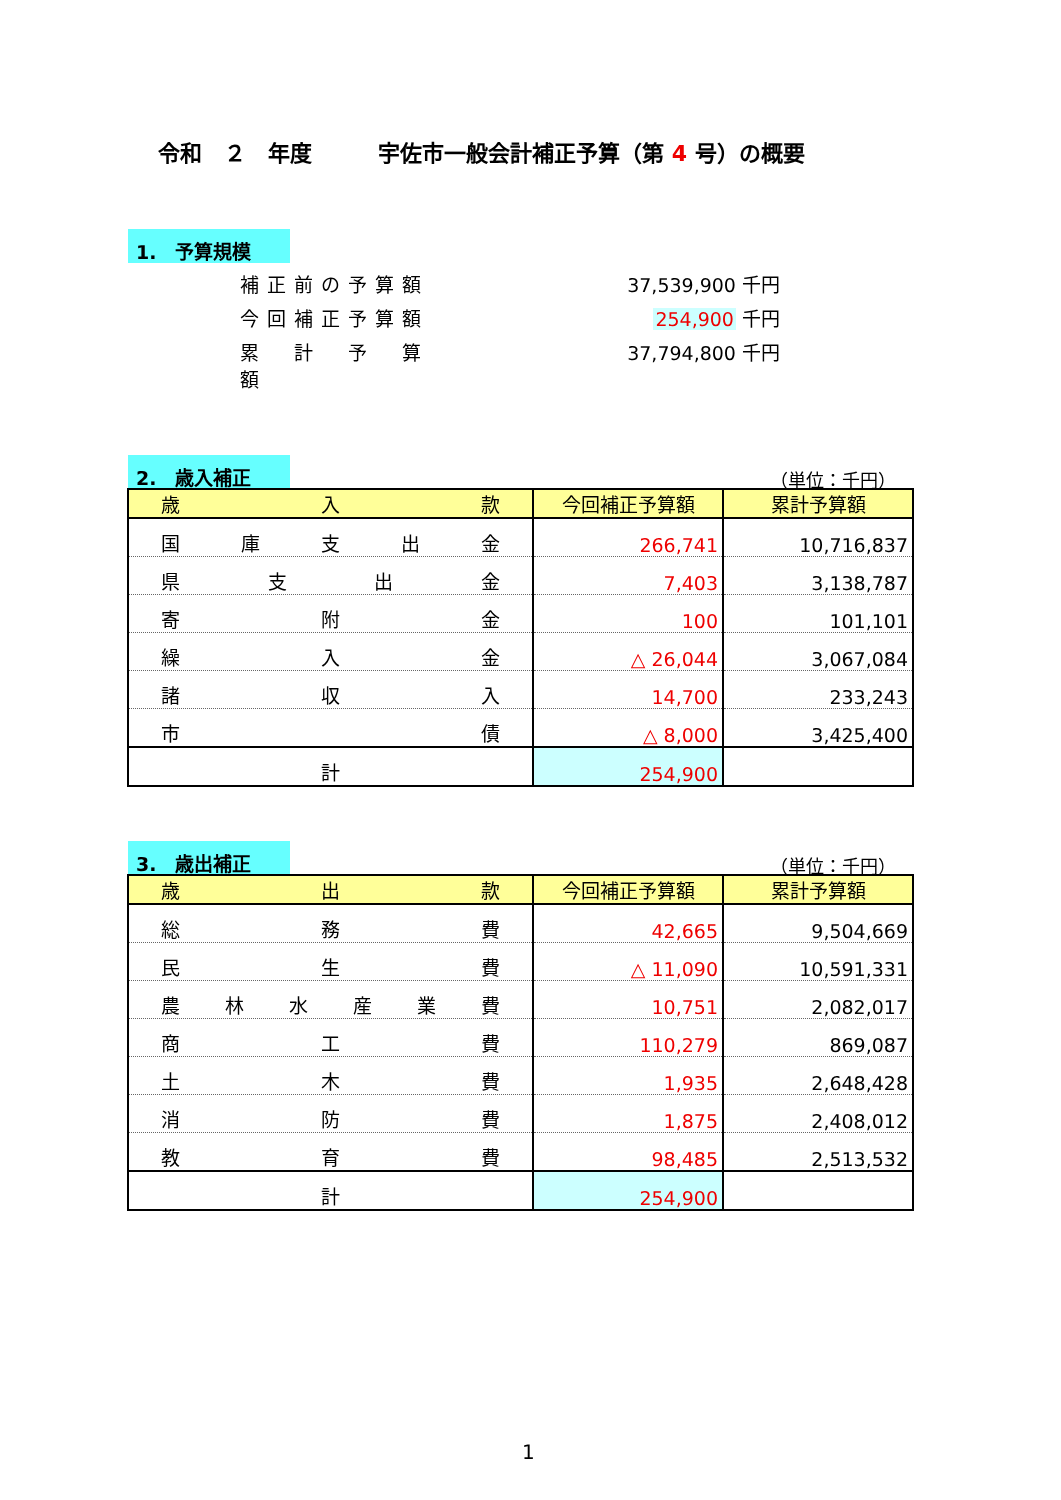令和　２　年度　　　宇佐市一般会計補正予算（第 4 号）の概要
1.　予算規模
補正前の予算額 37,539,900 千円
今回補正予算額 254,900 千円
累　計　予　算　額 37,794,800 千円
2.　歳入補正 （単位：千円）
| 歳 入 款 | 今回補正予算額 | 累計予算額 |
| --- | --- | --- |
| 国 庫 支 出 金 | 266,741 | 10,716,837 |
| 県 支 出 金 | 7,403 | 3,138,787 |
| 寄 附 金 | 100 | 101,101 |
| 繰 入 金 | △ 26,044 | 3,067,084 |
| 諸 収 入 | 14,700 | 233,243 |
| 市 債 | △ 8,000 | 3,425,400 |
| 計 | 254,900 | |
3.　歳出補正 （単位：千円）
| 歳 出 款 | 今回補正予算額 | 累計予算額 |
| --- | --- | --- |
| 総 務 費 | 42,665 | 9,504,669 |
| 民 生 費 | △ 11,090 | 10,591,331 |
| 農 林 水 産 業 費 | 10,751 | 2,082,017 |
| 商 工 費 | 110,279 | 869,087 |
| 土 木 費 | 1,935 | 2,648,428 |
| 消 防 費 | 1,875 | 2,408,012 |
| 教 育 費 | 98,485 | 2,513,532 |
| 計 | 254,900 | |
1